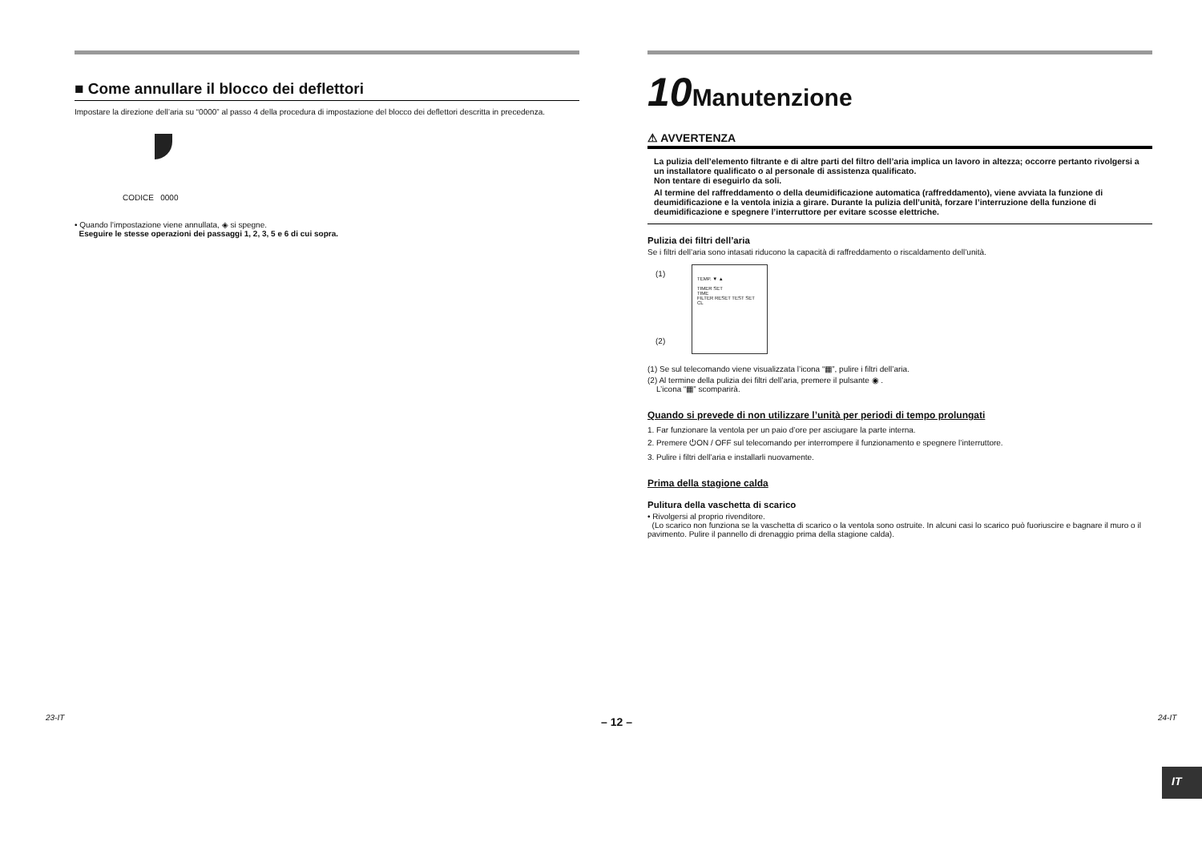■ Come annullare il blocco dei deflettori
Impostare la direzione dell’aria su “0000” al passo 4 della procedura di impostazione del blocco dei deflettori descritta in precedenza.
CODICE 0000
• Quando l’impostazione viene annullata, ◈ si spegne.
Eseguire le stesse operazioni dei passaggi 1, 2, 3, 5 e 6 di cui sopra.
10Manutenzione
⚠ AVVERTENZA
La pulizia dell’elemento filtrante e di altre parti del filtro dell’aria implica un lavoro in altezza; occorre pertanto rivolgersi a un installatore qualificato o al personale di assistenza qualificato.
Non tentare di eseguirlo da soli.
Al termine del raffreddamento o della deumidificazione automatica (raffreddamento), viene avviata la funzione di deumidificazione e la ventola inizia a girare. Durante la pulizia dell’unità, forzare l’interruzione della funzione di deumidificazione e spegnere l’interruttore per evitare scosse elettriche.
Pulizia dei filtri dell’aria
Se i filtri dell’aria sono intasati riducono la capacità di raffreddamento o riscaldamento dell’unità.
TEMP. ▼ ▲
TIMER SET
TIME
FILTER RESET TEST SET CL
(1)
(2)
(1) Se sul telecomando viene visualizzata l’icona “▦”, pulire i filtri dell’aria.
(2) Al termine della pulizia dei filtri dell’aria, premere il pulsante ◉ .
L’icona “▦” scomparirà.
Quando si prevede di non utilizzare l’unità per periodi di tempo prolungati
1. Far funzionare la ventola per un paio d’ore per asciugare la parte interna.
2. Premere ⏻ON / OFF sul telecomando per interrompere il funzionamento e spegnere l’interruttore.
3. Pulire i filtri dell’aria e installarli nuovamente.
Prima della stagione calda
Pulitura della vaschetta di scarico
• Rivolgersi al proprio rivenditore.
(Lo scarico non funziona se la vaschetta di scarico o la ventola sono ostruite. In alcuni casi lo scarico può fuoriuscire e bagnare il muro o il pavimento. Pulire il pannello di drenaggio prima della stagione calda).
IT
23-IT – 12 – 24-IT